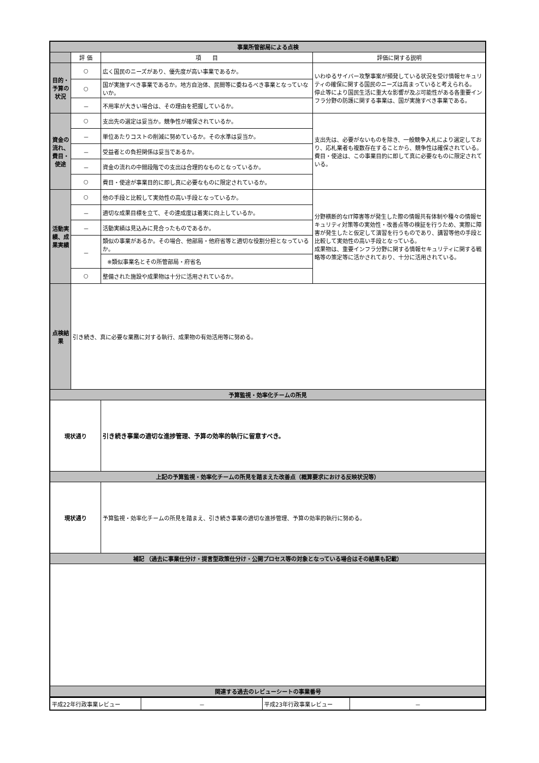| 事業所管部局による点検 | | | |
| | 評 価 | 項 目 | 評価に関する説明 |
| 目的・予算の状況 | ○ | 広く国民のニーズがあり、優先度が高い事業であるか。 | いわゆるサイバー攻撃事案が頻発している状況を受け情報セキュリティの確保に関する国民のニーズは高まっていると考えられる。 停止等により国民生活に重大な影響が及ぶ可能性がある各重要インフラ分野の防護に関する事業は、国が実施すべき事業である。 |
| | ○ | 国が実施すべき事業であるか。地方自治体、民間等に委ねるべき事業となっていないか。 | |
| | － | 不用率が大きい場合は、その理由を把握しているか。 | |
| 資金の流れ、費目・使途 | ○ | 支出先の選定は妥当か。競争性が確保されているか。 | 支出先は、必要がないものを除き、一般競争入札により選定しており、応札業者も複数存在することから、競争性は確保されている。 費目・使途は、この事業目的に即して真に必要なものに限定されている。 |
| | － | 単位あたりコストの削減に努めているか。その水準は妥当か。 | |
| | － | 受益者との負担関係は妥当であるか。 | |
| | － | 資金の流れの中間段階での支出は合理的なものとなっているか。 | |
| | ○ | 費目・使途が事業目的に即し真に必要なものに限定されているか。 | |
| 活動実績、成果実績 | ○ | 他の手段と比較して実効性の高い手段となっているか。 | 分野横断的なIT障害等が発生した際の情報共有体制や種々の情報セキュリティ対策等の実効性・改善点等の検証を行うため、実際に障害が発生したと仮定して演習を行うものであり、講習等他の手段と比較して実効性の高い手段となっている。 成果物は、重要インフラ分野に関する情報セキュリティに関する戦略等の策定等に活かされており、十分に活用されている。 |
| | － | 適切な成果目標を立て、その達成度は着実に向上しているか。 | |
| | － | 活動実績は見込みに見合ったものであるか。 | |
| | － | 類似の事業があるか。その場合、他部局・他府省等と適切な役割分担となっているか。 | |
| | | ※類似事業名とその所管部局・府省名 | |
| | ○ | 整備された施設や成果物は十分に活用されているか。 | |
| 点検結果 | 引き続き、真に必要な業務に対する執行、成果物の有効活用等に努める。 | | |
| 予算監視・効率化チームの所見 | | | |
| 現状通り | | 引き続き事業の適切な進捗管理、予算の効率的執行に留意すべき。 | |
| 上記の予算監視・効率化チームの所見を踏まえた改善点（概算要求における反映状況等） | | | |
| 現状通り | | 予算監視・効率化チームの所見を踏まえ、引き続き事業の適切な進捗管理、予算の効率的執行に努める。 | |
| 補記 （過去に事業仕分け・提言型政策仕分け・公開プロセス等の対象となっている場合はその結果も記載） | | | |
| 関連する過去のレビューシートの事業番号 | | | |
| 平成22年行政事業レビュー | － | 平成23年行政事業レビュー | － |